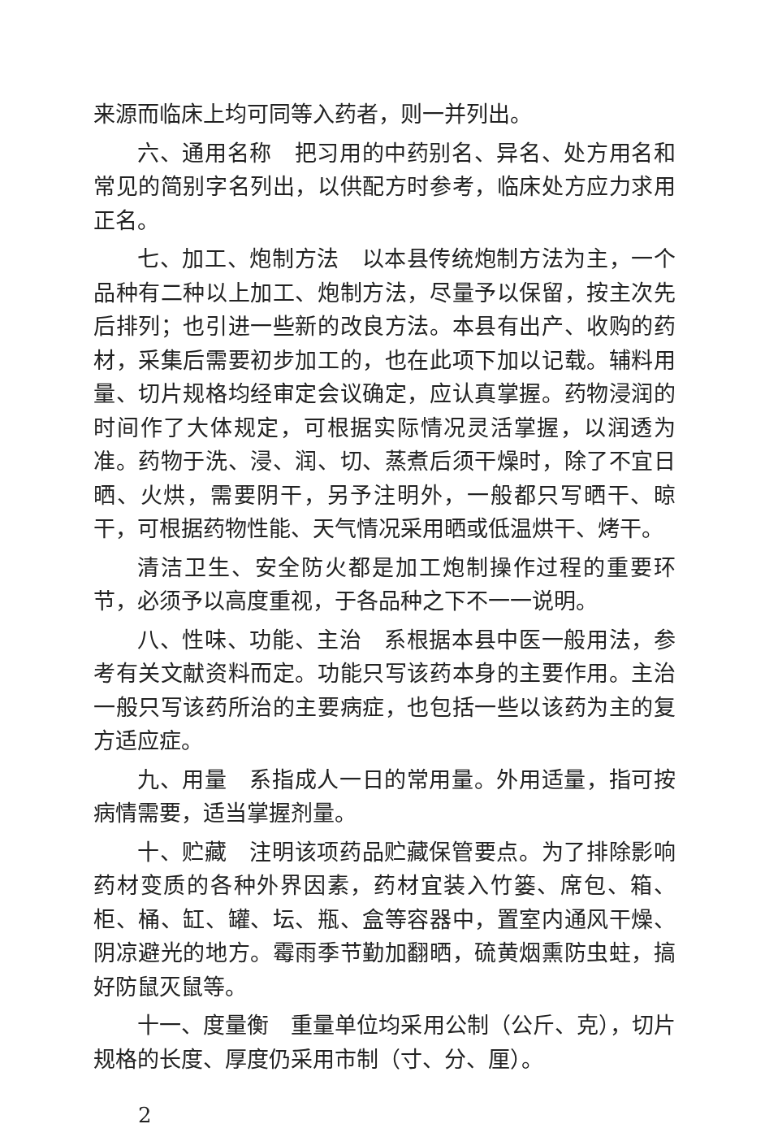来源而临床上均可同等入药者，则一并列出。
六、通用名称　把习用的中药别名、异名、处方用名和常见的简别字名列出，以供配方时参考，临床处方应力求用正名。
七、加工、炮制方法　以本县传统炮制方法为主，一个品种有二种以上加工、炮制方法，尽量予以保留，按主次先后排列；也引进一些新的改良方法。本县有出产、收购的药材，采集后需要初步加工的，也在此项下加以记载。辅料用量、切片规格均经审定会议确定，应认真掌握。药物浸润的时间作了大体规定，可根据实际情况灵活掌握，以润透为准。药物于洗、浸、润、切、蒸煮后须干燥时，除了不宜日晒、火烘，需要阴干，另予注明外，一般都只写晒干、晾干，可根据药物性能、天气情况采用晒或低温烘干、烤干。
清洁卫生、安全防火都是加工炮制操作过程的重要环节，必须予以高度重视，于各品种之下不一一说明。
八、性味、功能、主治　系根据本县中医一般用法，参考有关文献资料而定。功能只写该药本身的主要作用。主治一般只写该药所治的主要病症，也包括一些以该药为主的复方适应症。
九、用量　系指成人一日的常用量。外用适量，指可按病情需要，适当掌握剂量。
十、贮藏　注明该项药品贮藏保管要点。为了排除影响药材变质的各种外界因素，药材宜装入竹篓、席包、箱、柜、桶、缸、罐、坛、瓶、盒等容器中，置室内通风干燥、阴凉避光的地方。霉雨季节勤加翻晒，硫黄烟熏防虫蛀，搞好防鼠灭鼠等。
十一、度量衡　重量单位均采用公制（公斤、克），切片规格的长度、厚度仍采用市制（寸、分、厘）。
2